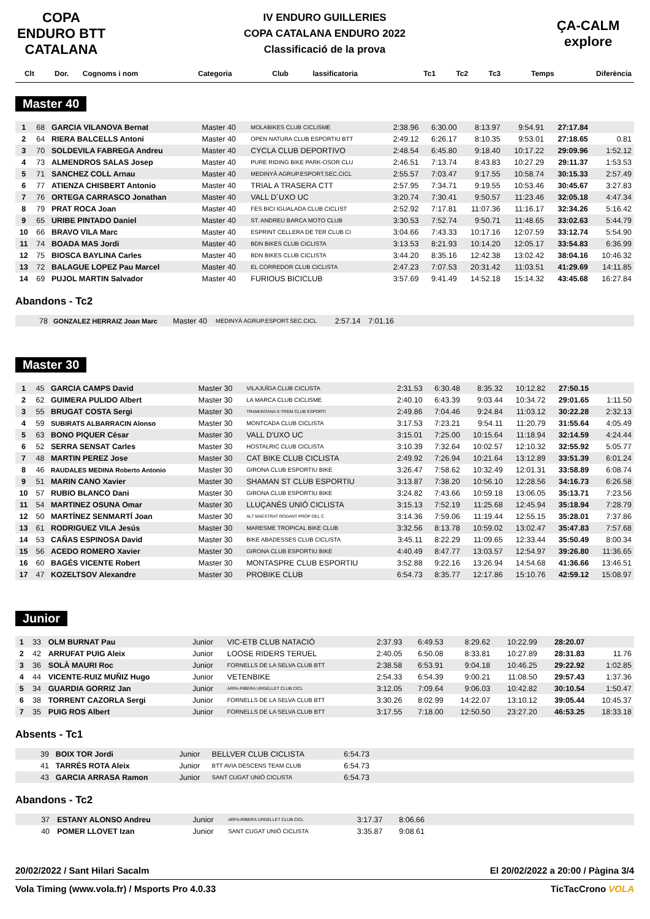COPA ENDURO BTT CATALANA
IV ENDURO GUILLERIES
COPA CATALANA ENDURO 2022
Classificació de la prova
ÇA-CALM explore
| Clt | Dor. | Cognoms i nom | Categoria | Club | lassificatoria | Tc1 | Tc2 | Tc3 | Temps | Diferència |
| --- | --- | --- | --- | --- | --- | --- | --- | --- | --- | --- |
Master 40
| 1 | 68 | GARCIA VILANOVA Bernat | Master 40 | MOLABIKES CLUB CICLISME | 2:38.96 | 6:30.00 | 8:13.97 | 9:54.91 | 27:17.84 | |
| 2 | 64 | RIERA BALCELLS Antoni | Master 40 | OPEN NATURA CLUB ESPORTIU BTT | 2:49.12 | 6:26.17 | 8:10.35 | 9:53.01 | 27:18.65 | 0.81 |
| 3 | 70 | SOLDEVILA FABREGA Andreu | Master 40 | CYCLA CLUB DEPORTIVO | 2:48.54 | 6:45.80 | 9:18.40 | 10:17.22 | 29:09.96 | 1:52.12 |
| 4 | 73 | ALMENDROS SALAS Josep | Master 40 | PURE RIDING BIKE PARK-OSOR CLU | 2:46.51 | 7:13.74 | 8:43.83 | 10:27.29 | 29:11.37 | 1:53.53 |
| 5 | 71 | SANCHEZ COLL Arnau | Master 40 | MEDINYÀ AGRUP.ESPORT.SEC.CICL | 2:55.57 | 7:03.47 | 9:17.55 | 10:58.74 | 30:15.33 | 2:57.49 |
| 6 | 77 | ATIENZA CHISBERT Antonio | Master 40 | TRIAL A TRASERA CTT | 2:57.95 | 7:34.71 | 9:19.55 | 10:53.46 | 30:45.67 | 3:27.83 |
| 7 | 76 | ORTEGA CARRASCO Jonathan | Master 40 | VALL D´UXO UC | 3:20.74 | 7:30.41 | 9:50.57 | 11:23.46 | 32:05.18 | 4:47.34 |
| 8 | 79 | PRAT ROCA Joan | Master 40 | FES BICI IGUALADA CLUB CICLIST | 2:52.92 | 7:17.81 | 11:07.36 | 11:16.17 | 32:34.26 | 5:16.42 |
| 9 | 65 | URIBE PINTADO Daniel | Master 40 | ST. ANDREU BARCA MOTO CLUB | 3:30.53 | 7:52.74 | 9:50.71 | 11:48.65 | 33:02.63 | 5:44.79 |
| 10 | 66 | BRAVO VILA Marc | Master 40 | ESPRINT CELLERA DE TER CLUB CI | 3:04.66 | 7:43.33 | 10:17.16 | 12:07.59 | 33:12.74 | 5:54.90 |
| 11 | 74 | BOADA MAS Jordi | Master 40 | BDN BIKES CLUB CICLISTA | 3:13.53 | 8:21.93 | 10:14.20 | 12:05.17 | 33:54.83 | 6:36.99 |
| 12 | 75 | BIOSCA BAYLINA Carles | Master 40 | BDN BIKES CLUB CICLISTA | 3:44.20 | 8:35.16 | 12:42.38 | 13:02.42 | 38:04.16 | 10:46.32 |
| 13 | 72 | BALAGUE LOPEZ Pau Marcel | Master 40 | EL CORREDOR CLUB CICLISTA | 2:47.23 | 7:07.53 | 20:31.42 | 11:03.51 | 41:29.69 | 14:11.85 |
| 14 | 69 | PUJOL MARTIN Salvador | Master 40 | FURIOUS BICICLUB | 3:57.69 | 9:41.49 | 14:52.18 | 15:14.32 | 43:45.68 | 16:27.84 |
Abandons - Tc2
| | 78 | GONZALEZ HERRAIZ Joan Marc | Master 40 | MEDINYÀ AGRUP.ESPORT.SEC.CICL | 2:57.14 | 7:01.16 | |
Master 30
| 1 | 45 | GARCIA CAMPS David | Master 30 | VILAJUÏGA CLUB CICLISTA | 2:31.53 | 6:30.48 | 8:35.32 | 10:12.82 | 27:50.15 | |
| 2 | 62 | GUIMERA PULIDO Albert | Master 30 | LA MARCA CLUB CICLISME | 2:40.10 | 6:43.39 | 9:03.44 | 10:34.72 | 29:01.65 | 1:11.50 |
| 3 | 55 | BRUGAT COSTA Sergi | Master 30 | TRAMUNTANA X-TREM CLUB ESPORTI | 2:49.86 | 7:04.46 | 9:24.84 | 11:03.12 | 30:22.28 | 2:32.13 |
| 4 | 59 | SUBIRATS ALBARRACIN Alonso | Master 30 | MONTCADA CLUB CICLISTA | 3:17.53 | 7:23.21 | 9:54.11 | 11:20.79 | 31:55.64 | 4:05.49 |
| 5 | 63 | BONO PIQUER César | Master 30 | VALL D'UXO UC | 3:15.01 | 7:25.00 | 10:15.64 | 11:18.94 | 32:14.59 | 4:24.44 |
| 6 | 52 | SERRA SENSAT Carles | Master 30 | HOSTALRIC CLUB CICLISTA | 3:10.39 | 7:32.64 | 10:02.57 | 12:10.32 | 32:55.92 | 5:05.77 |
| 7 | 48 | MARTIN PEREZ Jose | Master 30 | CAT BIKE CLUB CICLISTA | 2:49.92 | 7:26.94 | 10:21.64 | 13:12.89 | 33:51.39 | 6:01.24 |
| 8 | 46 | RAUDALES MEDINA Roberto Antonio | Master 30 | GIRONA CLUB ESPORTIU BIKE | 3:26.47 | 7:58.62 | 10:32.49 | 12:01.31 | 33:58.89 | 6:08.74 |
| 9 | 51 | MARIN CANO Xavier | Master 30 | SHAMAN ST CLUB ESPORTIU | 3:13.87 | 7:38.20 | 10:56.10 | 12:28.56 | 34:16.73 | 6:26.58 |
| 10 | 57 | RUBIO BLANCO Dani | Master 30 | GIRONA CLUB ESPORTIU BIKE | 3:24.82 | 7:43.66 | 10:59.18 | 13:06.05 | 35:13.71 | 7:23.56 |
| 11 | 54 | MARTINEZ OSUNA Omar | Master 30 | LLUÇANÈS UNIÓ CICLISTA | 3:15.13 | 7:52.19 | 11:25.68 | 12:45.94 | 35:18.94 | 7:28.79 |
| 12 | 50 | MARTÍNEZ SENMARTÍ Joan | Master 30 | ALT MAESTRAT RODANT PROP DEL C | 3:14.36 | 7:59.06 | 11:19.44 | 12:55.15 | 35:28.01 | 7:37.86 |
| 13 | 61 | RODRIGUEZ VILA Jesús | Master 30 | MARESME TROPICAL BIKE CLUB | 3:32.56 | 8:13.78 | 10:59.02 | 13:02.47 | 35:47.83 | 7:57.68 |
| 14 | 53 | CAÑAS ESPINOSA David | Master 30 | BIKE ABADESSES CLUB CICLISTA | 3:45.11 | 8:22.29 | 11:09.65 | 12:33.44 | 35:50.49 | 8:00.34 |
| 15 | 56 | ACEDO ROMERO Xavier | Master 30 | GIRONA CLUB ESPORTIU BIKE | 4:40.49 | 8:47.77 | 13:03.57 | 12:54.97 | 39:26.80 | 11:36.65 |
| 16 | 60 | BAGÉS VICENTE Robert | Master 30 | MONTASPRE CLUB ESPORTIU | 3:52.88 | 9:22.16 | 13:26.94 | 14:54.68 | 41:36.66 | 13:46.51 |
| 17 | 47 | KOZELTSOV Alexandre | Master 30 | PROBIKE CLUB | 6:54.73 | 8:35.77 | 12:17.86 | 15:10.76 | 42:59.12 | 15:08.97 |
Junior
| 1 | 33 | OLM BURNAT Pau | Junior | VIC-ETB CLUB NATACIÓ | 2:37.93 | 6:49.53 | 8:29.62 | 10:22.99 | 28:20.07 | |
| 2 | 42 | ARRUFAT PUIG Aleix | Junior | LOOSE RIDERS TERUEL | 2:40.05 | 6:50.08 | 8:33.81 | 10:27.89 | 28:31.83 | 11.76 |
| 3 | 36 | SOLÀ MAURI Roc | Junior | FORNELLS DE LA SELVA CLUB BTT | 2:38.58 | 6:53.91 | 9:04.18 | 10:46.25 | 29:22.92 | 1:02.85 |
| 4 | 44 | VICENTE-RUIZ MUÑIZ Hugo | Junior | VETENBIKE | 2:54.33 | 6:54.39 | 9:00.21 | 11:08.50 | 29:57.43 | 1:37.36 |
| 5 | 34 | GUARDIA GORRIZ Jan | Junior | ARFA-RIBERA URGELLET CLUB CICL | 3:12.05 | 7:09.64 | 9:06.03 | 10:42.82 | 30:10.54 | 1:50.47 |
| 6 | 38 | TORRENT CAZORLA Sergi | Junior | FORNELLS DE LA SELVA CLUB BTT | 3:30.26 | 8:02.99 | 14:22.07 | 13:10.12 | 39:05.44 | 10:45.37 |
| 7 | 35 | PUIG ROS Albert | Junior | FORNELLS DE LA SELVA CLUB BTT | 3:17.55 | 7:18.00 | 12:50.50 | 23:27.20 | 46:53.25 | 18:33.18 |
Absents - Tc1
| | 39 | BOIX TOR Jordi | Junior | BELLVER CLUB CICLISTA | 6:54.73 | |
| | 41 | TARRÉS ROTA Aleix | Junior | BTT AVIA DESCENS TEAM CLUB | 6:54.73 | |
| | 43 | GARCIA ARRASA Ramon | Junior | SANT CUGAT UNIÓ CICLISTA | 6:54.73 | |
Abandons - Tc2
| | 37 | ESTANY ALONSO Andreu | Junior | ARFA-RIBERA URGELLET CLUB CICL | 3:17.37 | 8:06.66 | |
| | 40 | POMER LLOVET Izan | Junior | SANT CUGAT UNIÓ CICLISTA | 3:35.87 | 9:08.61 | |
20/02/2022 / Sant Hilari Sacalm El 20/02/2022 a 20:00 / Pàgina 3/4
Vola Timing (www.vola.fr) / Msports Pro 4.0.33 TicTacCrono VOLA